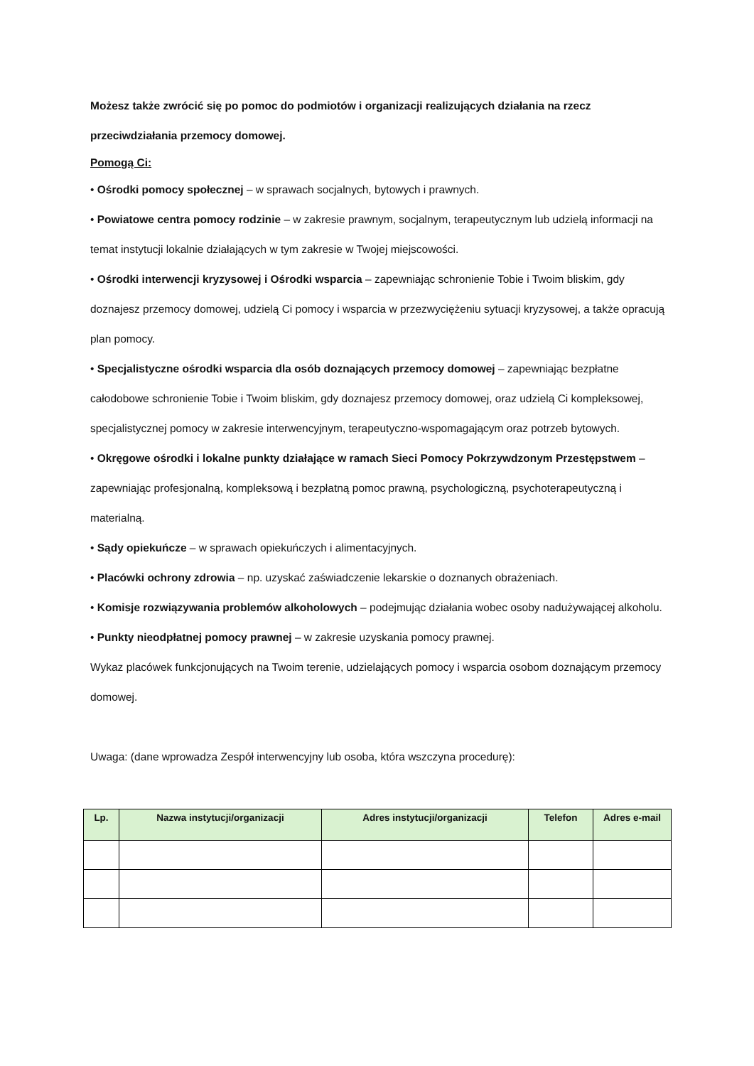Możesz także zwrócić się po pomoc do podmiotów i organizacji realizujących działania na rzecz przeciwdziałania przemocy domowej.
Pomogą Ci:
• Ośrodki pomocy społecznej – w sprawach socjalnych, bytowych i prawnych.
• Powiatowe centra pomocy rodzinie – w zakresie prawnym, socjalnym, terapeutycznym lub udzielą informacji na temat instytucji lokalnie działających w tym zakresie w Twojej miejscowości.
• Ośrodki interwencji kryzysowej i Ośrodki wsparcia – zapewniając schronienie Tobie i Twoim bliskim, gdy doznajesz przemocy domowej, udzielą Ci pomocy i wsparcia w przezwyciężeniu sytuacji kryzysowej, a także opracują plan pomocy.
• Specjalistyczne ośrodki wsparcia dla osób doznających przemocy domowej – zapewniając bezpłatne całodobowe schronienie Tobie i Twoim bliskim, gdy doznajesz przemocy domowej, oraz udzielą Ci kompleksowej, specjalistycznej pomocy w zakresie interwencyjnym, terapeutyczno-wspomagającym oraz potrzeb bytowych.
• Okręgowe ośrodki i lokalne punkty działające w ramach Sieci Pomocy Pokrzywdzonym Przestępstwem – zapewniając profesjonalną, kompleksową i bezpłatną pomoc prawną, psychologiczną, psychoterapeutyczną i materialną.
• Sądy opiekuńcze – w sprawach opiekuńczych i alimentacyjnych.
• Placówki ochrony zdrowia – np. uzyskać zaświadczenie lekarskie o doznanych obrażeniach.
• Komisje rozwiązywania problemów alkoholowych – podejmując działania wobec osoby nadużywającej alkoholu.
• Punkty nieodpłatnej pomocy prawnej – w zakresie uzyskania pomocy prawnej.
Wykaz placówek funkcjonujących na Twoim terenie, udzielających pomocy i wsparcia osobom doznającym przemocy domowej.
Uwaga: (dane wprowadza Zespół interwencyjny lub osoba, która wszczyna procedurę):
| Lp. | Nazwa instytucji/organizacji | Adres instytucji/organizacji | Telefon | Adres e-mail |
| --- | --- | --- | --- | --- |